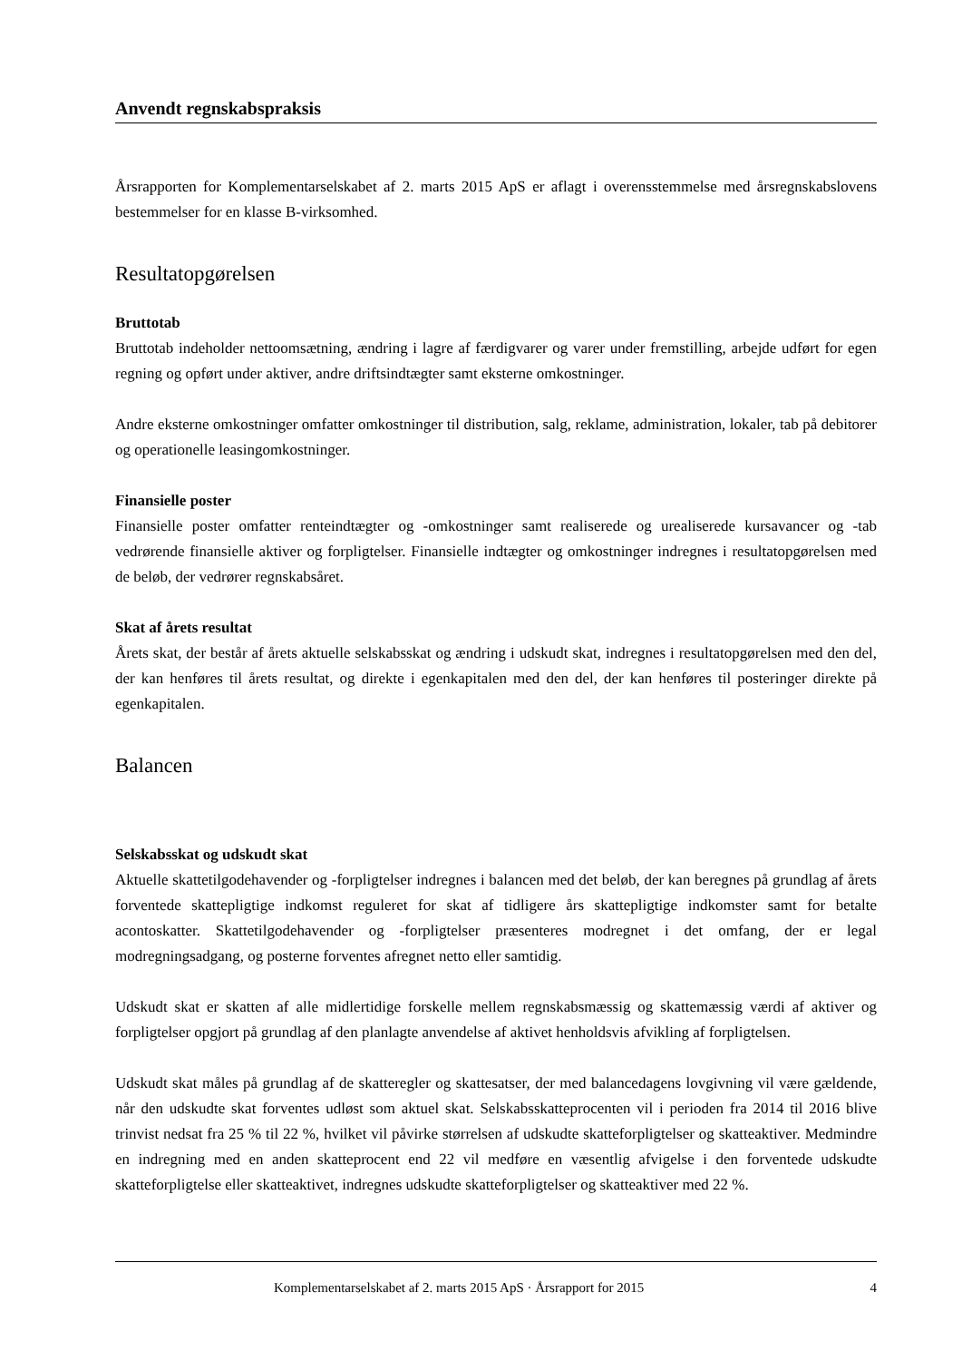Anvendt regnskabspraksis
Årsrapporten for Komplementarselskabet af 2. marts 2015 ApS er aflagt i overensstemmelse med årsregnskabslovens bestemmelser for en klasse B-virksomhed.
Resultatopgørelsen
Bruttotab
Bruttotab indeholder nettoomsætning, ændring i lagre af færdigvarer og varer under fremstilling, arbejde udført for egen regning og opført under aktiver, andre driftsindtægter samt eksterne omkostninger.
Andre eksterne omkostninger omfatter omkostninger til distribution, salg, reklame, administration, lokaler, tab på debitorer og operationelle leasingomkostninger.
Finansielle poster
Finansielle poster omfatter renteindtægter og -omkostninger samt realiserede og urealiserede kursavancer og -tab vedrørende finansielle aktiver og forpligtelser. Finansielle indtægter og omkostninger indregnes i resultatopgørelsen med de beløb, der vedrører regnskabsåret.
Skat af årets resultat
Årets skat, der består af årets aktuelle selskabsskat og ændring i udskudt skat, indregnes i resultatopgørelsen med den del, der kan henføres til årets resultat, og direkte i egenkapitalen med den del, der kan henføres til posteringer direkte på egenkapitalen.
Balancen
Selskabsskat og udskudt skat
Aktuelle skattetilgodehavender og -forpligtelser indregnes i balancen med det beløb, der kan beregnes på grundlag af årets forventede skattepligtige indkomst reguleret for skat af tidligere års skattepligtige indkomster samt for betalte acontoskatter. Skattetilgodehavender og -forpligtelser præsenteres modregnet i det omfang, der er legal modregningsadgang, og posterne forventes afregnet netto eller samtidig.
Udskudt skat er skatten af alle midlertidige forskelle mellem regnskabsmæssig og skattemæssig værdi af aktiver og forpligtelser opgjort på grundlag af den planlagte anvendelse af aktivet henholdsvis afvikling af forpligtelsen.
Udskudt skat måles på grundlag af de skatteregler og skattesatser, der med balancedagens lovgivning vil være gældende, når den udskudte skat forventes udløst som aktuel skat. Selskabsskatteprocenten vil i perioden fra 2014 til 2016 blive trinvist nedsat fra 25 % til 22 %, hvilket vil påvirke størrelsen af udskudte skatteforpligtelser og skatteaktiver. Medmindre en indregning med en anden skatteprocent end 22 vil medføre en væsentlig afvigelse i den forventede udskudte skatteforpligtelse eller skatteaktivet, indregnes udskudte skatteforpligtelser og skatteaktiver med 22 %.
Komplementarselskabet af 2. marts 2015 ApS · Årsrapport for 2015 4